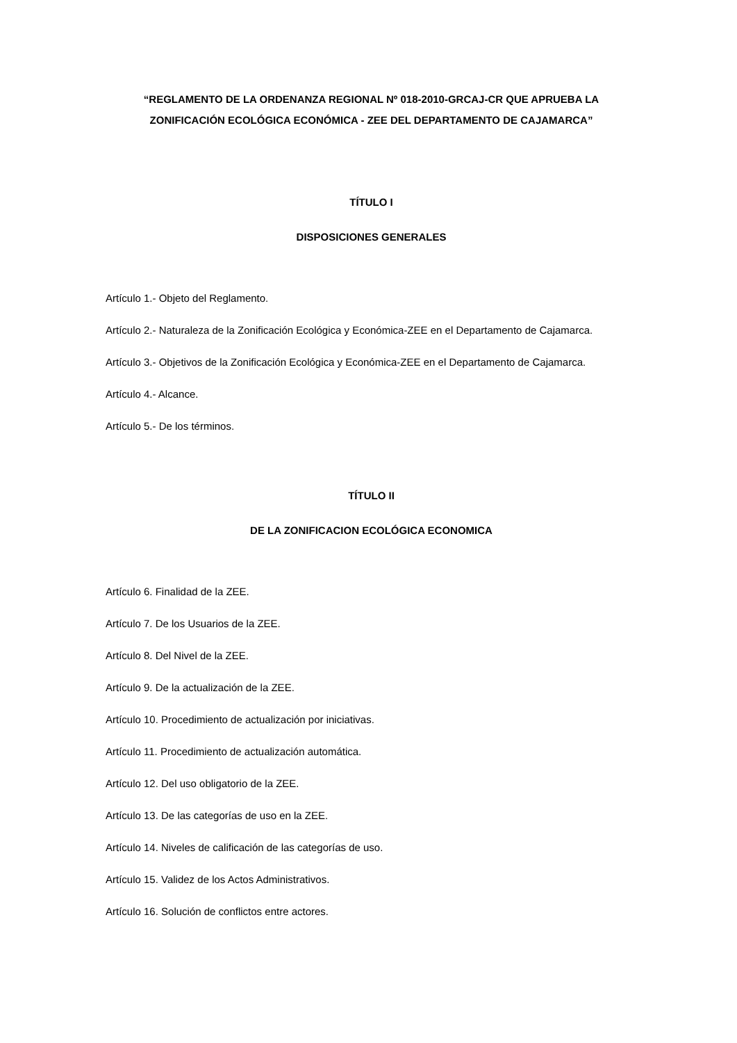“REGLAMENTO DE LA ORDENANZA REGIONAL Nº 018-2010-GRCAJ-CR QUE APRUEBA LA ZONIFICACIÓN ECOLÓGICA ECONÓMICA - ZEE DEL DEPARTAMENTO DE CAJAMARCA”
TÍTULO I
DISPOSICIONES GENERALES
Artículo 1.- Objeto del Reglamento.
Artículo 2.- Naturaleza de la Zonificación Ecológica y Económica-ZEE en el Departamento de Cajamarca.
Artículo 3.- Objetivos de la Zonificación Ecológica y Económica-ZEE en el Departamento de Cajamarca.
Artículo 4.- Alcance.
Artículo 5.- De los términos.
TÍTULO II
DE LA ZONIFICACION ECOLÓGICA ECONOMICA
Artículo 6. Finalidad de la ZEE.
Artículo 7. De los Usuarios de la ZEE.
Artículo 8. Del Nivel de la ZEE.
Artículo 9. De la actualización de la ZEE.
Artículo 10. Procedimiento de actualización por iniciativas.
Artículo 11. Procedimiento de actualización automática.
Artículo 12. Del uso obligatorio de la ZEE.
Artículo 13. De las categorías de uso en la ZEE.
Artículo 14. Niveles de calificación de las categorías de uso.
Artículo 15. Validez de los Actos Administrativos.
Artículo 16. Solución de conflictos entre actores.